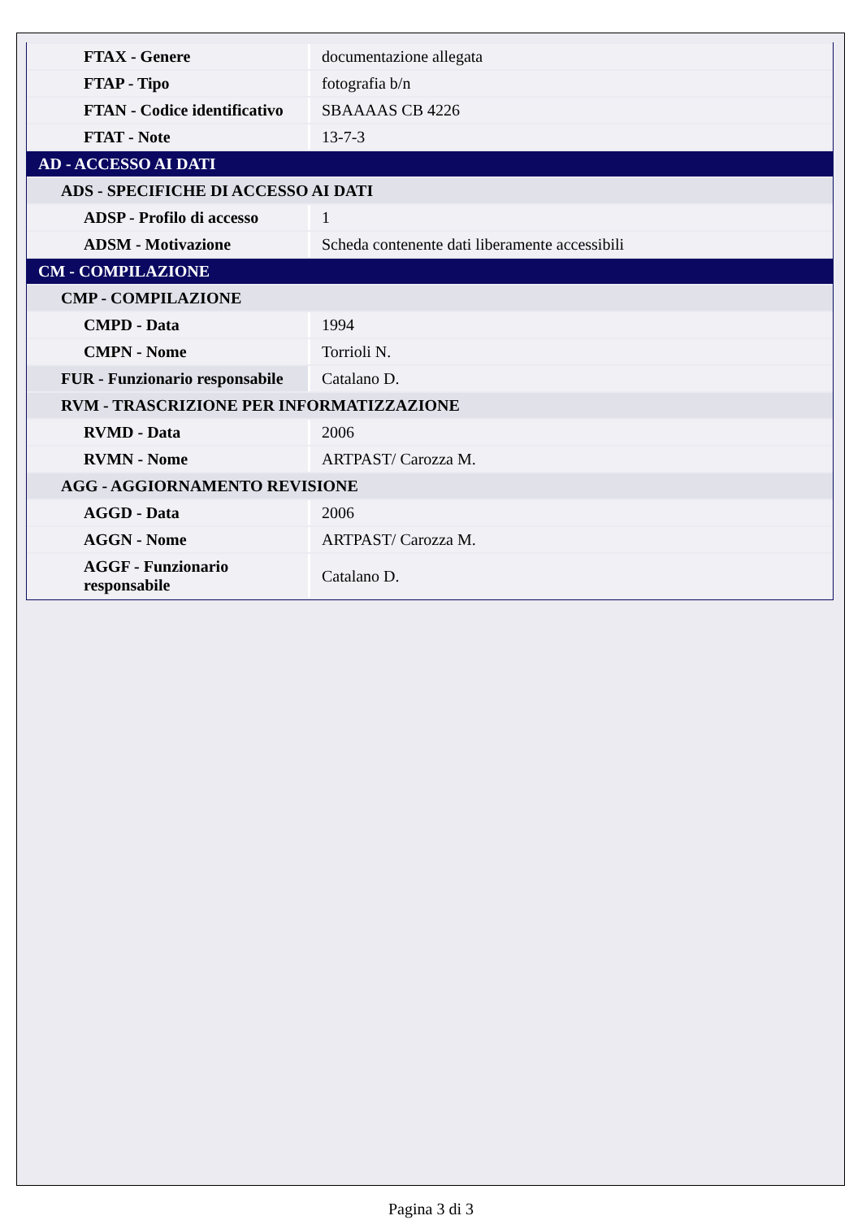| FTAX - Genere | documentazione allegata |
| FTAP - Tipo | fotografia b/n |
| FTAN - Codice identificativo | SBAAAAS CB 4226 |
| FTAT - Note | 13-7-3 |
| AD - ACCESSO AI DATI | |
| ADS - SPECIFICHE DI ACCESSO AI DATI | |
| ADSP - Profilo di accesso | 1 |
| ADSM - Motivazione | Scheda contenente dati liberamente accessibili |
| CM - COMPILAZIONE | |
| CMP - COMPILAZIONE | |
| CMPD - Data | 1994 |
| CMPN - Nome | Torrioli N. |
| FUR - Funzionario responsabile | Catalano D. |
| RVM - TRASCRIZIONE PER INFORMATIZZAZIONE | |
| RVMD - Data | 2006 |
| RVMN - Nome | ARTPAST/ Carozza M. |
| AGG - AGGIORNAMENTO REVISIONE | |
| AGGD - Data | 2006 |
| AGGN - Nome | ARTPAST/ Carozza M. |
| AGGF - Funzionario responsabile | Catalano D. |
Pagina 3 di 3